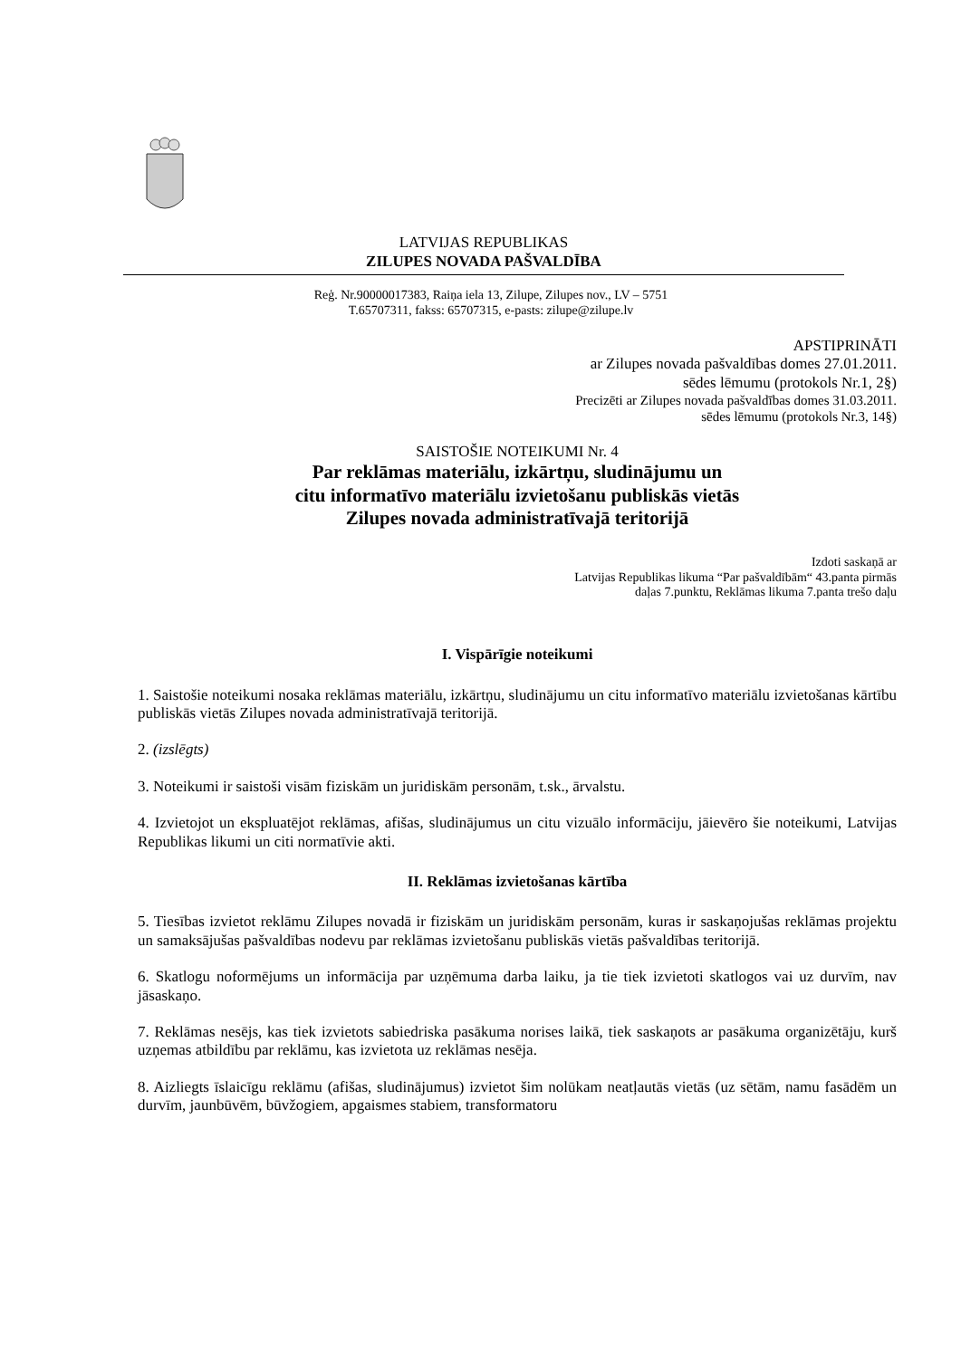LATVIJAS REPUBLIKAS
ZILUPES NOVADA PAŠVALDĪBA
Reģ. Nr.90000017383, Raiņa iela 13, Zilupe, Zilupes nov., LV – 5751
T.65707311, fakss: 65707315, e-pasts: zilupe@zilupe.lv
APSTIPRINĀTI
ar Zilupes novada pašvaldības domes 27.01.2011.
sēdes lēmumu (protokols Nr.1, 2§)
Precizēti ar Zilupes novada pašvaldības domes 31.03.2011.
sēdes lēmumu (protokols Nr.3, 14§)
SAISTOŠIE NOTEIKUMI Nr. 4
Par reklāmas materiālu, izkārtņu, sludinājumu un
citu informatīvo materiālu izvietošanu publiskās vietās
Zilupes novada administratīvajā teritorijā
Izdoti saskaņā ar
Latvijas Republikas likuma “Par pašvaldībām“ 43.panta pirmās
daļas 7.punktu, Reklāmas likuma 7.panta trešo daļu
I. Vispārīgie noteikumi
1. Saistošie noteikumi nosaka reklāmas materiālu, izkārtņu, sludinājumu un citu informatīvo materiālu izvietošanas kārtību publiskās vietās Zilupes novada administratīvajā teritorijā.
2. (izslēgts)
3. Noteikumi ir saistoši visām fiziskām un juridiskām personām, t.sk., ārvalstu.
4. Izvietojot un ekspluatējot reklāmas, afišas, sludinājumus un citu vizuālo informāciju, jāievēro šie noteikumi, Latvijas Republikas likumi un citi normatīvie akti.
II. Reklāmas izvietošanas kārtība
5. Tiesības izvietot reklāmu Zilupes novadā ir fiziskām un juridiskām personām, kuras ir saskaņojušas reklāmas projektu un samaksājušas pašvaldības nodevu par reklāmas izvietošanu publiskās vietās pašvaldības teritorijā.
6. Skatlogu noformējums un informācija par uzņēmuma darba laiku, ja tie tiek izvietoti skatlogos vai uz durvīm, nav jāsaskaņo.
7. Reklāmas nesējs, kas tiek izvietots sabiedriska pasākuma norises laikā, tiek saskaņots ar pasākuma organizētāju, kurš uzņemas atbildību par reklāmu, kas izvietota uz reklāmas nesēja.
8. Aizliegts īslaicīgu reklāmu (afišas, sludinājumus) izvietot šim nolūkam neatļautās vietās (uz sētām, namu fasādēm un durvīm, jaunbūvēm, būvžogiem, apgaismes stabiem, transformatoru